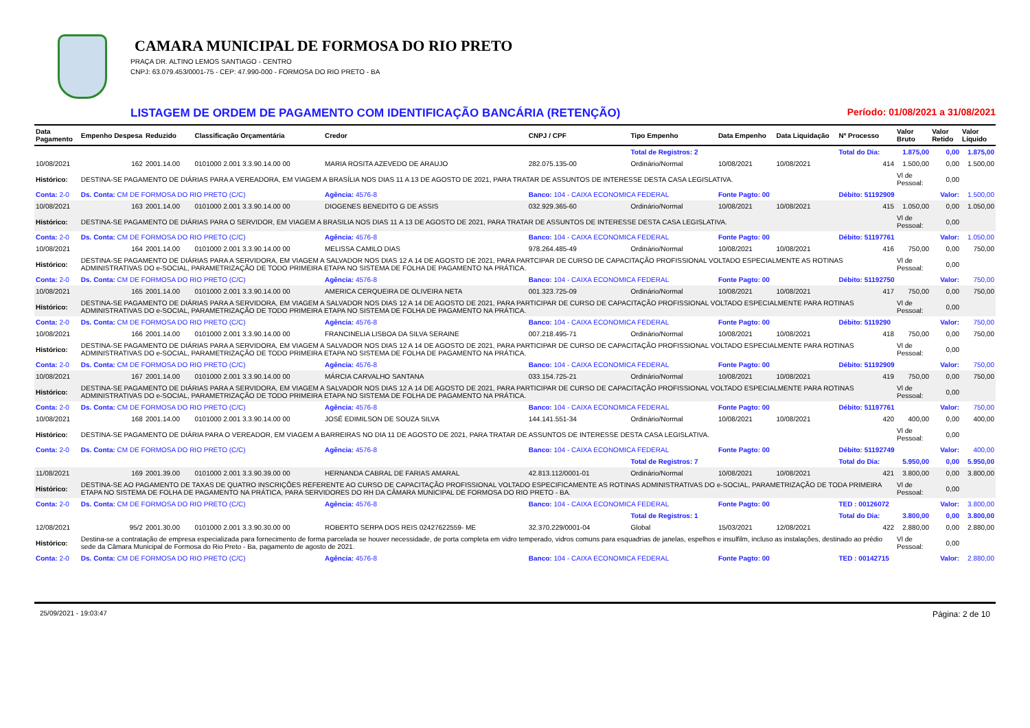CAMARA MUNICIPAL DE FORMOSA DO RIO PRETO
PRAÇA DR. ALTINO LEMOS SANTIAGO - CENTRO
CNPJ: 63.079.453/0001-75 - CEP: 47.990-000 - FORMOSA DO RIO PRETO - BA
LISTAGEM DE ORDEM DE PAGAMENTO COM IDENTIFICAÇÃO BANCÁRIA (RETENÇÃO) Período: 01/08/2021 a 31/08/2021
| Data Pagamento | Empenho Despesa | Reduzido | Classificação Orçamentária | Credor | CNPJ / CPF | Tipo Empenho | Data Empenho | Data Liquidação | Nº Processo | Valor Bruto | Valor Retido | Valor Líquido |
| --- | --- | --- | --- | --- | --- | --- | --- | --- | --- | --- | --- | --- |
| | | | | | | Total de Registros: 2 | | | Total do Dia: | 1.875,00 | 0,00 | 1.875,00 |
| 10/08/2021 | 162 | 2001.14.00 | 0101000 2.001 3.3.90.14.00 00 | MARIA ROSITA AZEVEDO DE ARAUJO | 282.075.135-00 | Ordinário/Normal | 10/08/2021 | 10/08/2021 | 414 | 1.500,00 | 0,00 | 1.500,00 |
| Histórico: | DESTINA-SE PAGAMENTO DE DIÁRIAS PARA A VEREADORA, EM VIAGEM A BRASÍLIA NOS DIAS 11 A 13 DE AGOSTO DE 2021, PARA TRATAR DE ASSUNTOS DE INTERESSE DESTA CASA LEGISLATIVA. | | | | | | | | | Vl de Pessoal: | 0,00 | |
| Conta: 2-0 | Ds. Conta: CM DE FORMOSA DO RIO PRETO (C/C) | | | Agência: 4576-8 | Banco: 104 - CAIXA ECONOMICA FEDERAL | | Fonte Pagto: 00 | | Débito: 51192909 | | Valor: | 1.500,00 |
| 10/08/2021 | 163 | 2001.14.00 | 0101000 2.001 3.3.90.14.00 00 | DIOGENES BENEDITO G DE ASSIS | 032.929.365-60 | Ordinário/Normal | 10/08/2021 | 10/08/2021 | 415 | 1.050,00 | 0,00 | 1.050,00 |
| Histórico: | DESTINA-SE PAGAMENTO DE DIÁRIAS PARA O SERVIDOR, EM VIAGEM A BRASILIA NOS DIAS 11 A 13 DE AGOSTO DE 2021, PARA TRATAR DE ASSUNTOS DE INTERESSE DESTA CASA LEGISLATIVA. | | | | | | | | | Vl de Pessoal: | 0,00 | |
| Conta: 2-0 | Ds. Conta: CM DE FORMOSA DO RIO PRETO (C/C) | | | Agência: 4576-8 | Banco: 104 - CAIXA ECONOMICA FEDERAL | | Fonte Pagto: 00 | | Débito: 51197761 | | Valor: | 1.050,00 |
| 10/08/2021 | 164 | 2001.14.00 | 0101000 2.001 3.3.90.14.00 00 | MELISSA CAMILO DIAS | 978.264.485-49 | Ordinário/Normal | 10/08/2021 | 10/08/2021 | 416 | 750,00 | 0,00 | 750,00 |
| Histórico: | DESTINA-SE PAGAMENTO DE DIÁRIAS PARA A SERVIDORA, EM VIAGEM A SALVADOR NOS DIAS 12 A 14 DE AGOSTO DE 2021, PARA PARTCIPAR DE CURSO DE CAPACITAÇÃO PROFISSIONAL VOLTADO ESPECIALMENTE AS ROTINAS ADMINISTRATIVAS DO e-SOCIAL, PARAMETRIZAÇÃO DE TODO PRIMEIRA ETAPA NO SISTEMA DE FOLHA DE PAGAMENTO NA PRÁTICA. | | | | | | | | | Vl de Pessoal: | 0,00 | |
| Conta: 2-0 | Ds. Conta: CM DE FORMOSA DO RIO PRETO (C/C) | | | Agência: 4576-8 | Banco: 104 - CAIXA ECONOMICA FEDERAL | | Fonte Pagto: 00 | | Débito: 51192750 | | Valor: | 750,00 |
| 10/08/2021 | 165 | 2001.14.00 | 0101000 2.001 3.3.90.14.00 00 | AMERICA CERQUEIRA DE OLIVEIRA NETA | 001.323.725-09 | Ordinário/Normal | 10/08/2021 | 10/08/2021 | 417 | 750,00 | 0,00 | 750,00 |
| Histórico: | DESTINA-SE PAGAMENTO DE DIÁRIAS PARA A SERVIDORA, EM VIAGEM A SALVADOR NOS DIAS 12 A 14 DE AGOSTO DE 2021, PARA PARTICIPAR DE CURSO DE CAPACITAÇÃO PROFISSIONAL VOLTADO ESPECIALMENTE PARA ROTINAS ADMINISTRATIVAS DO e-SOCIAL, PARAMETRIZAÇÃO DE TODO PRIMEIRA ETAPA NO SISTEMA DE FOLHA DE PAGAMENTO NA PRÁTICA. | | | | | | | | | Vl de Pessoal: | 0,00 | |
| Conta: 2-0 | Ds. Conta: CM DE FORMOSA DO RIO PRETO (C/C) | | | Agência: 4576-8 | Banco: 104 - CAIXA ECONOMICA FEDERAL | | Fonte Pagto: 00 | | Débito: 5119290 | | Valor: | 750,00 |
| 10/08/2021 | 166 | 2001.14.00 | 0101000 2.001 3.3.90.14.00 00 | FRANCINELIA LISBOA DA SILVA SERAINE | 007.218.495-71 | Ordinário/Normal | 10/08/2021 | 10/08/2021 | 418 | 750,00 | 0,00 | 750,00 |
| Histórico: | DESTINA-SE PAGAMENTO DE DIÁRIAS PARA A SERVIDORA, EM VIAGEM A SALVADOR NOS DIAS 12 A 14 DE AGOSTO DE 2021, PARA PARTICIPAR DE CURSO DE CAPACITAÇÃO PROFISSIONAL VOLTADO ESPECIALMENTE PARA ROTINAS ADMINISTRATIVAS DO e-SOCIAL, PARAMETRIZAÇÃO DE TODO PRIMEIRA ETAPA NO SISTEMA DE FOLHA DE PAGAMENTO NA PRÁTICA. | | | | | | | | | Vl de Pessoal: | 0,00 | |
| Conta: 2-0 | Ds. Conta: CM DE FORMOSA DO RIO PRETO (C/C) | | | Agência: 4576-8 | Banco: 104 - CAIXA ECONOMICA FEDERAL | | Fonte Pagto: 00 | | Débito: 51192909 | | Valor: | 750,00 |
| 10/08/2021 | 167 | 2001.14.00 | 0101000 2.001 3.3.90.14.00 00 | MÁRCIA CARVALHO SANTANA | 033.154.725-21 | Ordinário/Normal | 10/08/2021 | 10/08/2021 | 419 | 750,00 | 0,00 | 750,00 |
| Histórico: | DESTINA-SE PAGAMENTO DE DIÁRIAS PARA A SERVIDORA, EM VIAGEM A SALVADOR NOS DIAS 12 A 14 DE AGOSTO DE 2021, PARA PARTICIPAR DE CURSO DE CAPACITAÇÃO PROFISSIONAL VOLTADO ESPECIALMENTE PARA ROTINAS ADMINISTRATIVAS DO e-SOCIAL, PARAMETRIZAÇÃO DE TODO PRIMEIRA ETAPA NO SISTEMA DE FOLHA DE PAGAMENTO NA PRÁTICA. | | | | | | | | | Vl de Pessoal: | 0,00 | |
| Conta: 2-0 | Ds. Conta: CM DE FORMOSA DO RIO PRETO (C/C) | | | Agência: 4576-8 | Banco: 104 - CAIXA ECONOMICA FEDERAL | | Fonte Pagto: 00 | | Débito: 51197761 | | Valor: | 750,00 |
| 10/08/2021 | 168 | 2001.14.00 | 0101000 2.001 3.3.90.14.00 00 | JOSÉ EDIMILSON DE SOUZA SILVA | 144.141.551-34 | Ordinário/Normal | 10/08/2021 | 10/08/2021 | 420 | 400,00 | 0,00 | 400,00 |
| Histórico: | DESTINA-SE PAGAMENTO DE DIÁRIA PARA O VEREADOR, EM VIAGEM A BARREIRAS NO DIA 11 DE AGOSTO DE 2021, PARA TRATAR DE ASSUNTOS DE INTERESSE DESTA CASA LEGISLATIVA. | | | | | | | | | Vl de Pessoal: | 0,00 | |
| Conta: 2-0 | Ds. Conta: CM DE FORMOSA DO RIO PRETO (C/C) | | | Agência: 4576-8 | Banco: 104 - CAIXA ECONOMICA FEDERAL | | Fonte Pagto: 00 | | Débito: 51192749 | | Valor: | 400,00 |
| | | | | | | Total de Registros: 7 | | | Total do Dia: | 5.950,00 | 0,00 | 5.950,00 |
| 11/08/2021 | 169 | 2001.39.00 | 0101000 2.001 3.3.90.39.00 00 | HERNANDA CABRAL DE FARIAS AMARAL | 42.813.112/0001-01 | Ordinário/Normal | 10/08/2021 | 10/08/2021 | 421 | 3.800,00 | 0,00 | 3.800,00 |
| Histórico: | DESTINA-SE AO PAGAMENTO DE TAXAS DE QUATRO INSCRIÇÕES REFERENTE AO CURSO DE CAPACITAÇÃO PROFISSIONAL VOLTADO ESPECIFICAMENTE AS ROTINAS ADMINISTRATIVAS DO e-SOCIAL, PARAMETRIZAÇÃO DE TODA PRIMEIRA ETAPA NO SISTEMA DE FOLHA DE PAGAMENTO NA PRÁTICA, PARA SERVIDORES DO RH DA CÂMARA MUNICIPAL DE FORMOSA DO RIO PRETO - BA. | | | | | | | | | Vl de Pessoal: | 0,00 | |
| Conta: 2-0 | Ds. Conta: CM DE FORMOSA DO RIO PRETO (C/C) | | | Agência: 4576-8 | Banco: 104 - CAIXA ECONOMICA FEDERAL | | Fonte Pagto: 00 | | TED : 00126072 | | Valor: | 3.800,00 |
| | | | | | | Total de Registros: 1 | | | Total do Dia: | 3.800,00 | 0,00 | 3.800,00 |
| 12/08/2021 | 95/2 | 2001.30.00 | 0101000 2.001 3.3.90.30.00 00 | ROBERTO SERPA DOS REIS 02427622559- ME | 32.370.229/0001-04 | Global | 15/03/2021 | 12/08/2021 | 422 | 2.880,00 | 0,00 | 2.880,00 |
| Histórico: | Destina-se a contratação de empresa especializada para fornecimento de forma parcelada se houver necessidade, de porta completa em vidro temperado, vidros comuns para esquadrias de janelas, espelhos e insulfilm, incluso as instalações, destinado ao prédio sede da Câmara Municipal de Formosa do Rio Preto - Ba, pagamento de agosto de 2021. | | | | | | | | | Vl de Pessoal: | 0,00 | |
| Conta: 2-0 | Ds. Conta: CM DE FORMOSA DO RIO PRETO (C/C) | | | Agência: 4576-8 | Banco: 104 - CAIXA ECONOMICA FEDERAL | | Fonte Pagto: 00 | | TED : 00142715 | | Valor: | 2.880,00 |
25/09/2021 - 19:03:47 Página: 2 de 10